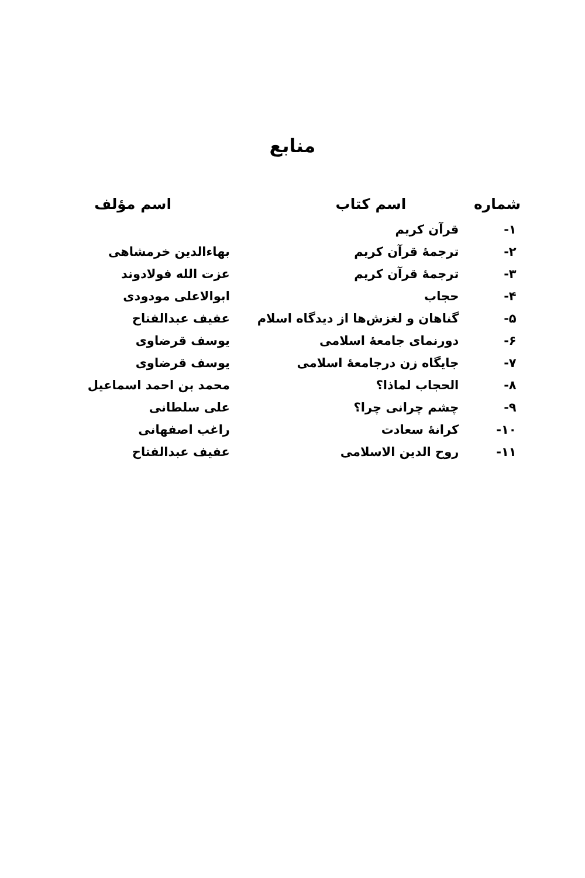منابع
| شماره | اسم کتاب | اسم مؤلف |
| --- | --- | --- |
| ۱- | قرآن کریم | |
| ۲- | ترجمهٔ قرآن کریم | بهاءالدین خرمشاهی |
| ۳- | ترجمهٔ قرآن کریم | عزت الله فولادوند |
| ۴- | حجاب | ابوالاعلی مودودی |
| ۵- | گناهان و لغزش‌ها از دیدگاه اسلام | عفیف عبدالفتاح |
| ۶- | دورنمای جامعهٔ اسلامی | یوسف قرضاوی |
| ۷- | جایگاه زن درجامعهٔ اسلامی | یوسف قرضاوی |
| ۸- | الحجاب لماذا؟ | محمد بن احمد اسماعیل |
| ۹- | چشم چرانی چرا؟ | علی سلطانی |
| ۱۰- | کرانهٔ سعادت | راغب اصفهانی |
| ۱۱- | روح الدین الاسلامی | عفیف عبدالفتاح |